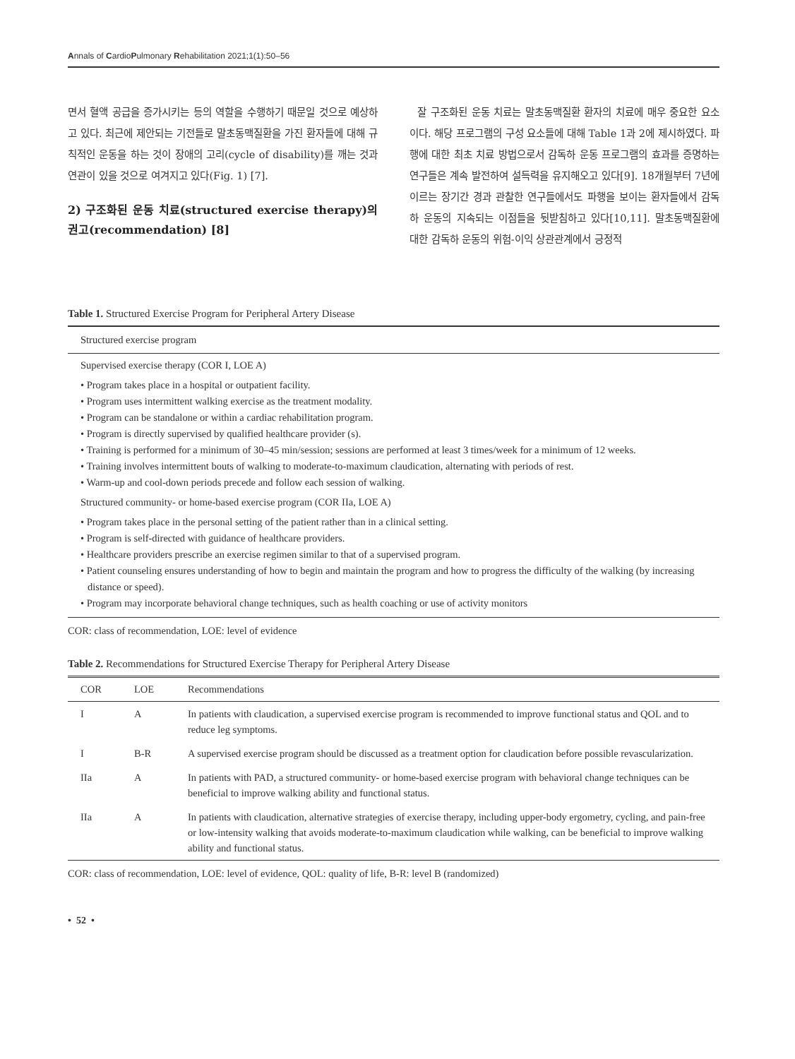Annals of CardioPulmonary Rehabilitation 2021;1(1):50–56
면서 혈액 공급을 증가시키는 등의 역할을 수행하기 때문일 것으로 예상하고 있다. 최근에 제안되는 기전들로 말초동맥질환을 가진 환자들에 대해 규칙적인 운동을 하는 것이 장애의 고리(cycle of disability)를 깨는 것과 연관이 있을 것으로 여겨지고 있다(Fig. 1) [7].
2) 구조화된 운동 치료(structured exercise therapy)의 권고(recommendation) [8]
잘 구조화된 운동 치료는 말초동맥질환 환자의 치료에 매우 중요한 요소이다. 해당 프로그램의 구성 요소들에 대해 Table 1과 2에 제시하였다. 파행에 대한 최초 치료 방법으로서 감독하 운동 프로그램의 효과를 증명하는 연구들은 계속 발전하여 설득력을 유지해오고 있다[9]. 18개월부터 7년에 이르는 장기간 경과 관찰한 연구들에서도 파행을 보이는 환자들에서 감독하 운동의 지속되는 이점들을 뒷받침하고 있다[10,11]. 말초동맥질환에 대한 감독하 운동의 위험-이익 상관관계에서 긍정적
Table 1. Structured Exercise Program for Peripheral Artery Disease
Structured exercise program
Supervised exercise therapy (COR I, LOE A)
• Program takes place in a hospital or outpatient facility.
• Program uses intermittent walking exercise as the treatment modality.
• Program can be standalone or within a cardiac rehabilitation program.
• Program is directly supervised by qualified healthcare provider (s).
• Training is performed for a minimum of 30–45 min/session; sessions are performed at least 3 times/week for a minimum of 12 weeks.
• Training involves intermittent bouts of walking to moderate-to-maximum claudication, alternating with periods of rest.
• Warm-up and cool-down periods precede and follow each session of walking.
Structured community- or home-based exercise program (COR IIa, LOE A)
• Program takes place in the personal setting of the patient rather than in a clinical setting.
• Program is self-directed with guidance of healthcare providers.
• Healthcare providers prescribe an exercise regimen similar to that of a supervised program.
• Patient counseling ensures understanding of how to begin and maintain the program and how to progress the difficulty of the walking (by increasing distance or speed).
• Program may incorporate behavioral change techniques, such as health coaching or use of activity monitors
COR: class of recommendation, LOE: level of evidence
Table 2. Recommendations for Structured Exercise Therapy for Peripheral Artery Disease
| COR | LOE | Recommendations |
| --- | --- | --- |
| I | A | In patients with claudication, a supervised exercise program is recommended to improve functional status and QOL and to reduce leg symptoms. |
| I | B-R | A supervised exercise program should be discussed as a treatment option for claudication before possible revascularization. |
| IIa | A | In patients with PAD, a structured community- or home-based exercise program with behavioral change techniques can be beneficial to improve walking ability and functional status. |
| IIa | A | In patients with claudication, alternative strategies of exercise therapy, including upper-body ergometry, cycling, and pain-free or low-intensity walking that avoids moderate-to-maximum claudication while walking, can be beneficial to improve walking ability and functional status. |
COR: class of recommendation, LOE: level of evidence, QOL: quality of life, B-R: level B (randomized)
• 52 •